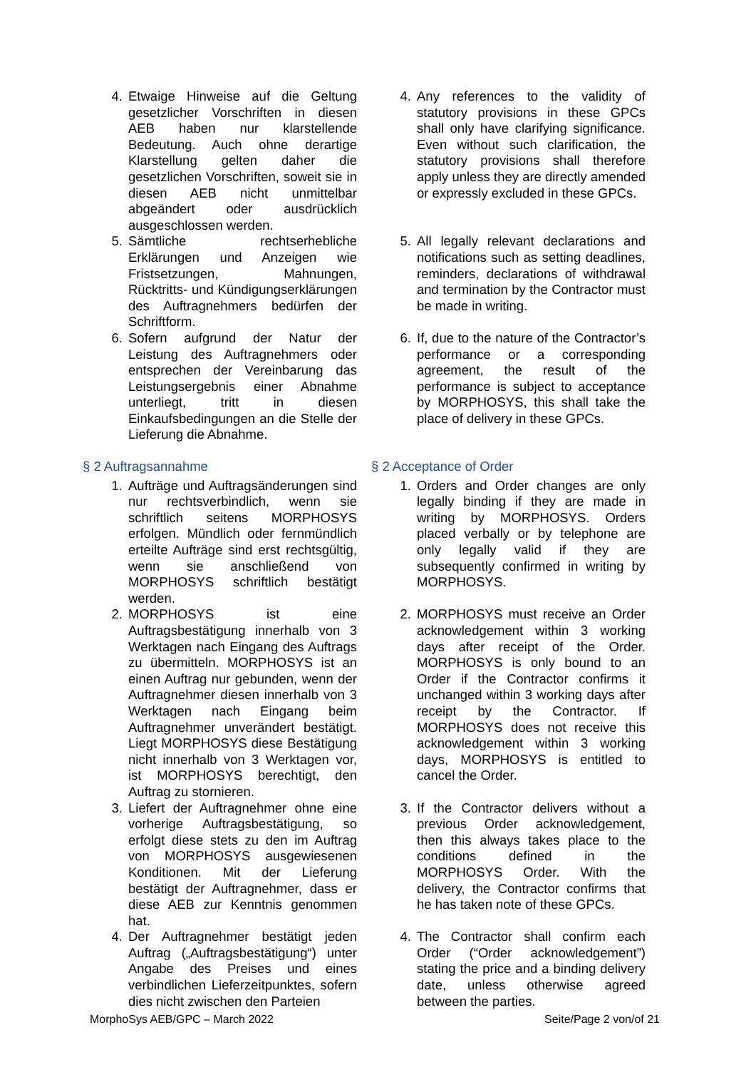| 4. Etwaige Hinweise auf die Geltung gesetzlicher Vorschriften in diesen AEB haben nur klarstellende Bedeutung. Auch ohne derartige Klarstellung gelten daher die gesetzlichen Vorschriften, soweit sie in diesen AEB nicht unmittelbar abgeändert oder ausdrücklich ausgeschlossen werden. | 4. Any references to the validity of statutory provisions in these GPCs shall only have clarifying significance. Even without such clarification, the statutory provisions shall therefore apply unless they are directly amended or expressly excluded in these GPCs. |
| 5. Sämtliche rechtserhebliche Erklärungen und Anzeigen wie Fristsetzungen, Mahnungen, Rücktritts- und Kündigungserklärungen des Auftragnehmers bedürfen der Schriftform. | 5. All legally relevant declarations and notifications such as setting deadlines, reminders, declarations of withdrawal and termination by the Contractor must be made in writing. |
| 6. Sofern aufgrund der Natur der Leistung des Auftragnehmers oder entsprechen der Vereinbarung das Leistungsergebnis einer Abnahme unterliegt, tritt in diesen Einkaufsbedingungen an die Stelle der Lieferung die Abnahme. | 6. If, due to the nature of the Contractor’s performance or a corresponding agreement, the result of the performance is subject to acceptance by MORPHOSYS, this shall take the place of delivery in these GPCs. |
| § 2 Auftragsannahme | § 2 Acceptance of Order |
| 1. Aufträge und Auftragsänderungen sind nur rechtsverbindlich, wenn sie schriftlich seitens MORPHOSYS erfolgen. Mündlich oder fernmündlich erteilte Aufträge sind erst rechtsgültig, wenn sie anschließend von MORPHOSYS schriftlich bestätigt werden. | 1. Orders and Order changes are only legally binding if they are made in writing by MORPHOSYS. Orders placed verbally or by telephone are only legally valid if they are subsequently confirmed in writing by MORPHOSYS. |
| 2. MORPHOSYS ist eine Auftragsbestätigung innerhalb von 3 Werktagen nach Eingang des Auftrags zu übermitteln. MORPHOSYS ist an einen Auftrag nur gebunden, wenn der Auftragnehmer diesen innerhalb von 3 Werktagen nach Eingang beim Auftragnehmer unverändert bestätigt. Liegt MORPHOSYS diese Bestätigung nicht innerhalb von 3 Werktagen vor, ist MORPHOSYS berechtigt, den Auftrag zu stornieren. | 2. MORPHOSYS must receive an Order acknowledgement within 3 working days after receipt of the Order. MORPHOSYS is only bound to an Order if the Contractor confirms it unchanged within 3 working days after receipt by the Contractor. If MORPHOSYS does not receive this acknowledgement within 3 working days, MORPHOSYS is entitled to cancel the Order. |
| 3. Liefert der Auftragnehmer ohne eine vorherige Auftragsbestätigung, so erfolgt diese stets zu den im Auftrag von MORPHOSYS ausgewiesenen Konditionen. Mit der Lieferung bestätigt der Auftragnehmer, dass er diese AEB zur Kenntnis genommen hat. | 3. If the Contractor delivers without a previous Order acknowledgement, then this always takes place to the conditions defined in the MORPHOSYS Order. With the delivery, the Contractor confirms that he has taken note of these GPCs. |
| 4. Der Auftragnehmer bestätigt jeden Auftrag („Auftragsbestätigung“) unter Angabe des Preises und eines verbindlichen Lieferzeitpunktes, sofern dies nicht zwischen den Parteien | 4. The Contractor shall confirm each Order (“Order acknowledgement”) stating the price and a binding delivery date, unless otherwise agreed between the parties. |
MorphoSys AEB/GPC – March 2022 Seite/Page 2 von/of 21